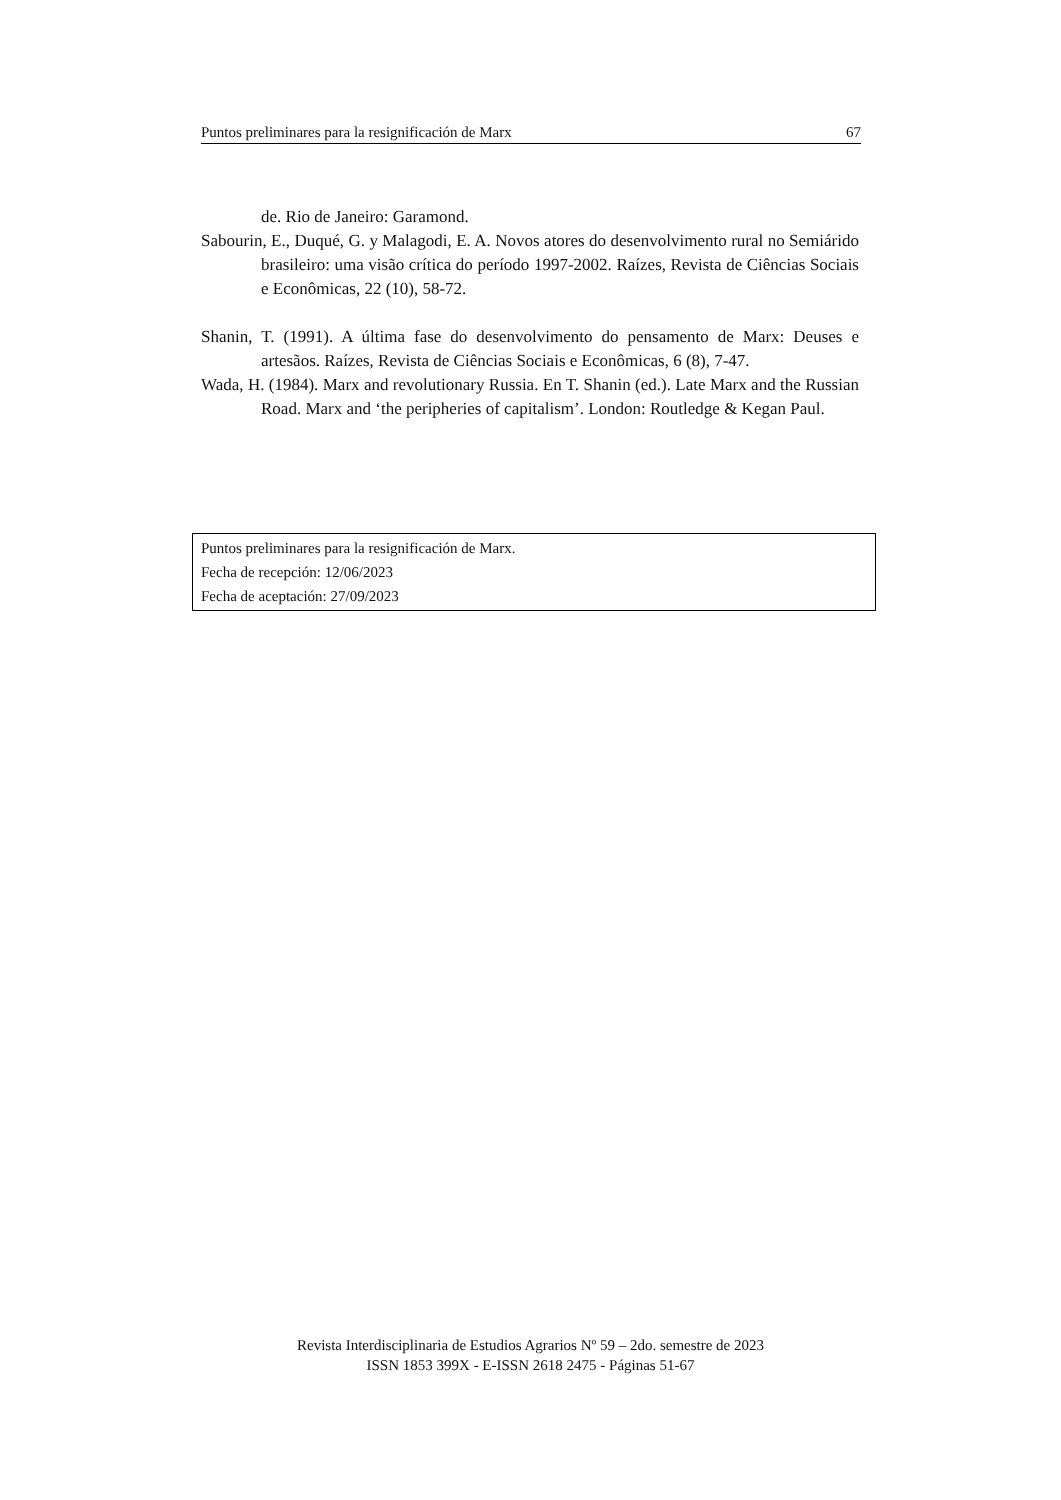Puntos preliminares para la resignificación de Marx 67
de. Rio de Janeiro: Garamond.
Sabourin, E., Duqué, G. y Malagodi, E. A. Novos atores do desenvolvimento rural no Semiárido brasileiro: uma visão crítica do período 1997-2002. Raízes, Revista de Ciências Sociais e Econômicas, 22 (10), 58-72.
Shanin, T. (1991). A última fase do desenvolvimento do pensamento de Marx: Deuses e artesãos. Raízes, Revista de Ciências Sociais e Econômicas, 6 (8), 7-47.
Wada, H. (1984). Marx and revolutionary Russia. En T. Shanin (ed.). Late Marx and the Russian Road. Marx and ‘the peripheries of capitalism’. London: Routledge & Kegan Paul.
Puntos preliminares para la resignificación de Marx.
Fecha de recepción: 12/06/2023
Fecha de aceptación: 27/09/2023
Revista Interdisciplinaria de Estudios Agrarios Nº 59 – 2do. semestre de 2023
ISSN 1853 399X - E-ISSN 2618 2475 - Páginas 51-67